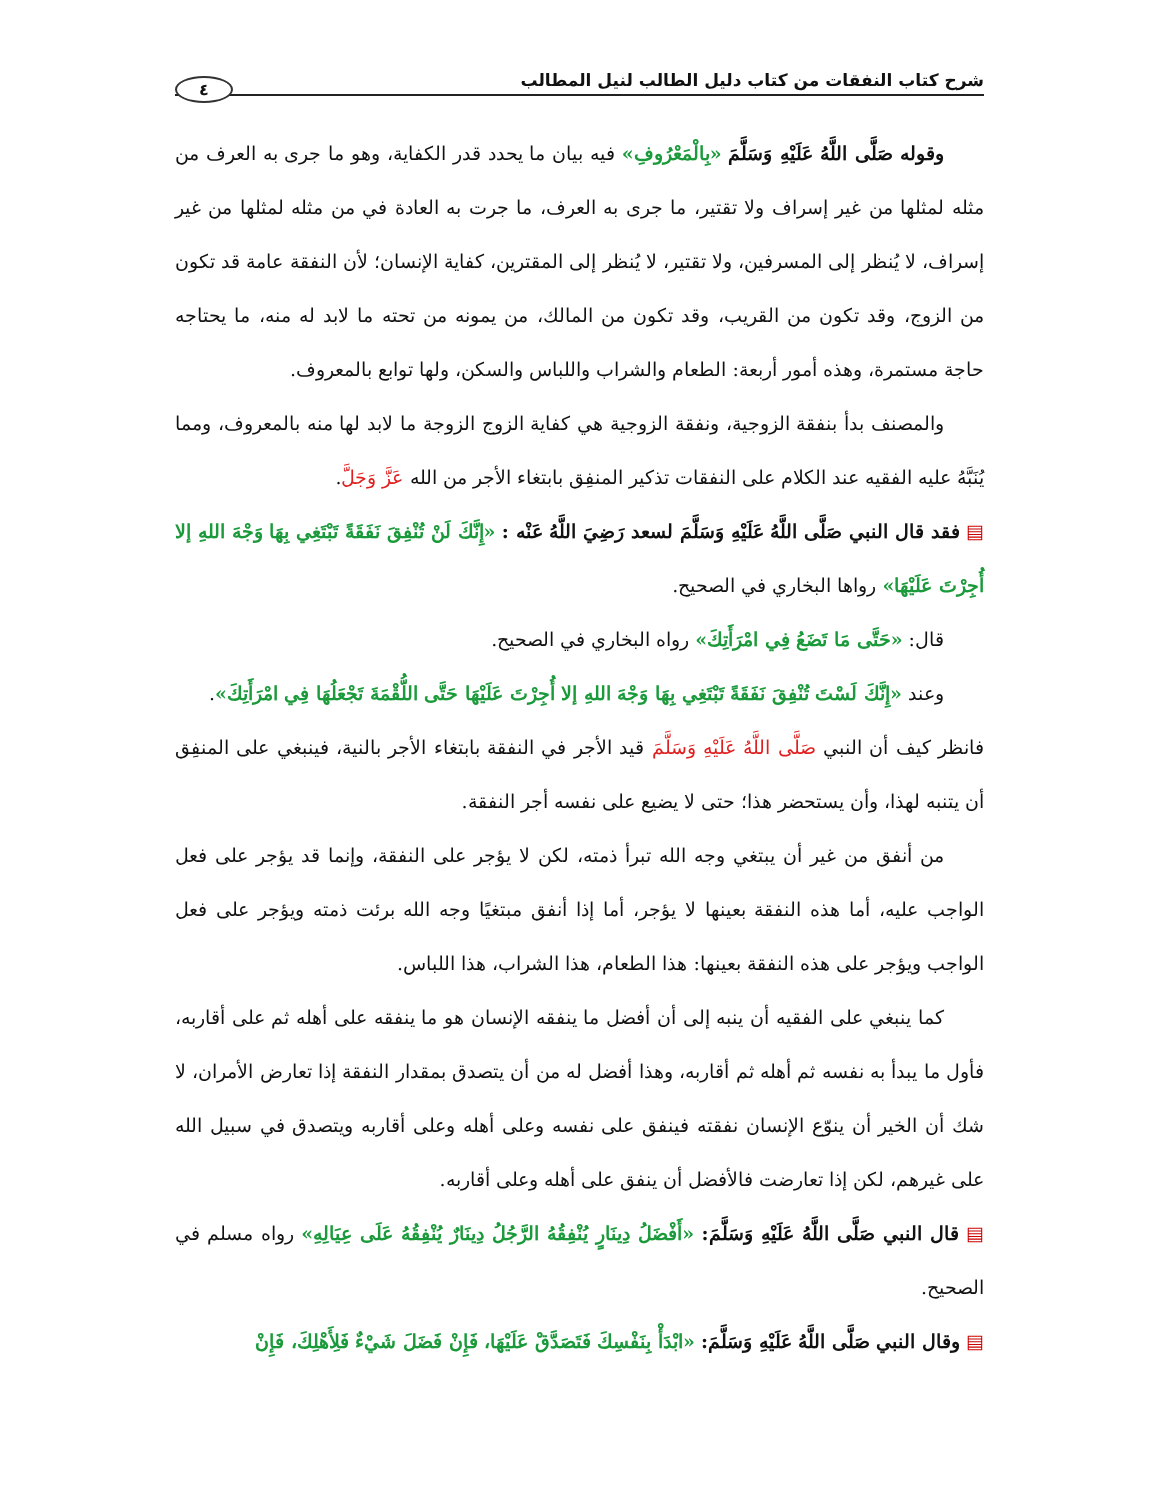شرح كتاب النفقات من كتاب دليل الطالب لنيل المطالب ٤
وقوله صَلَّى اللَّهُ عَلَيْهِ وَسَلَّمَ «بِالْمَعْرُوفِ» فيه بيان ما يحدد قدر الكفاية، وهو ما جرى به العرف من مثله لمثلها من غير إسراف ولا تقتير، ما جرى به العرف، ما جرت به العادة في من مثله لمثلها من غير إسراف، لا يُنظر إلى المسرفين، ولا تقتير، لا يُنظر إلى المقترين، كفاية الإنسان؛ لأن النفقة عامة قد تكون من الزوج، وقد تكون من القريب، وقد تكون من المالك، من يمونه من تحته ما لابد له منه، ما يحتاجه حاجة مستمرة، وهذه أمور أربعة: الطعام والشراب واللباس والسكن، ولها توابع بالمعروف.
والمصنف بدأ بنفقة الزوجية، ونفقة الزوجية هي كفاية الزوج الزوجة ما لابد لها منه بالمعروف، ومما يُنَبَّهُ عليه الفقيه عند الكلام على النفقات تذكير المنفِق بابتغاء الأجر من الله عَزَّ وَجَلَّ.
▤ فقد قال النبي صَلَّى اللَّهُ عَلَيْهِ وَسَلَّمَ لسعد رَضِيَ اللَّهُ عَنْه : «إِنَّكَ لَنْ تُنْفِقَ نَفَقَةً تَبْتَغِي بِهَا وَجْهَ اللهِ إلا أُجِرْتَ عَلَيْهَا» رواها البخاري في الصحيح.
قال: «حَتَّى مَا تَضَعُ فِي امْرَأَتِكَ» رواه البخاري في الصحيح.
وعند «إِنَّكَ لَسْتَ تُنْفِقَ نَفَقَةً تَبْتَغِي بِهَا وَجْهَ اللهِ إلا أُجِرْتَ عَلَيْهَا حَتَّى اللُّقْمَةَ تَجْعَلُهَا فِي امْرَأَتِكَ».
فانظر كيف أن النبي صَلَّى اللَّهُ عَلَيْهِ وَسَلَّمَ قيد الأجر في النفقة بابتغاء الأجر بالنية، فينبغي على المنفِق أن يتنبه لهذا، وأن يستحضر هذا؛ حتى لا يضيع على نفسه أجر النفقة.
من أنفق من غير أن يبتغي وجه الله تبرأ ذمته، لكن لا يؤجر على النفقة، وإنما قد يؤجر على فعل الواجب عليه، أما هذه النفقة بعينها لا يؤجر، أما إذا أنفق مبتغيًا وجه الله برئت ذمته ويؤجر على فعل الواجب ويؤجر على هذه النفقة بعينها: هذا الطعام، هذا الشراب، هذا اللباس.
كما ينبغي على الفقيه أن ينبه إلى أن أفضل ما ينفقه الإنسان هو ما ينفقه على أهله ثم على أقاربه، فأول ما يبدأ به نفسه ثم أهله ثم أقاربه، وهذا أفضل له من أن يتصدق بمقدار النفقة إذا تعارض الأمران، لا شك أن الخير أن ينوّع الإنسان نفقته فينفق على نفسه وعلى أهله وعلى أقاربه ويتصدق في سبيل الله على غيرهم، لكن إذا تعارضت فالأفضل أن ينفق على أهله وعلى أقاربه.
▤ قال النبي صَلَّى اللَّهُ عَلَيْهِ وَسَلَّمَ: «أَفْضَلُ دِينَارٍ يُنْفِقُهُ الرَّجُلُ دِينَارٌ يُنْفِقُهُ عَلَى عِيَالِهِ» رواه مسلم في الصحيح.
▤ وقال النبي صَلَّى اللَّهُ عَلَيْهِ وَسَلَّمَ: «ابْدَأْ بِنَفْسِكَ فَتَصَدَّقْ عَلَيْهَا، فَإِنْ فَضَلَ شَيْءٌ فَلِأَهْلِكَ، فَإِنْ